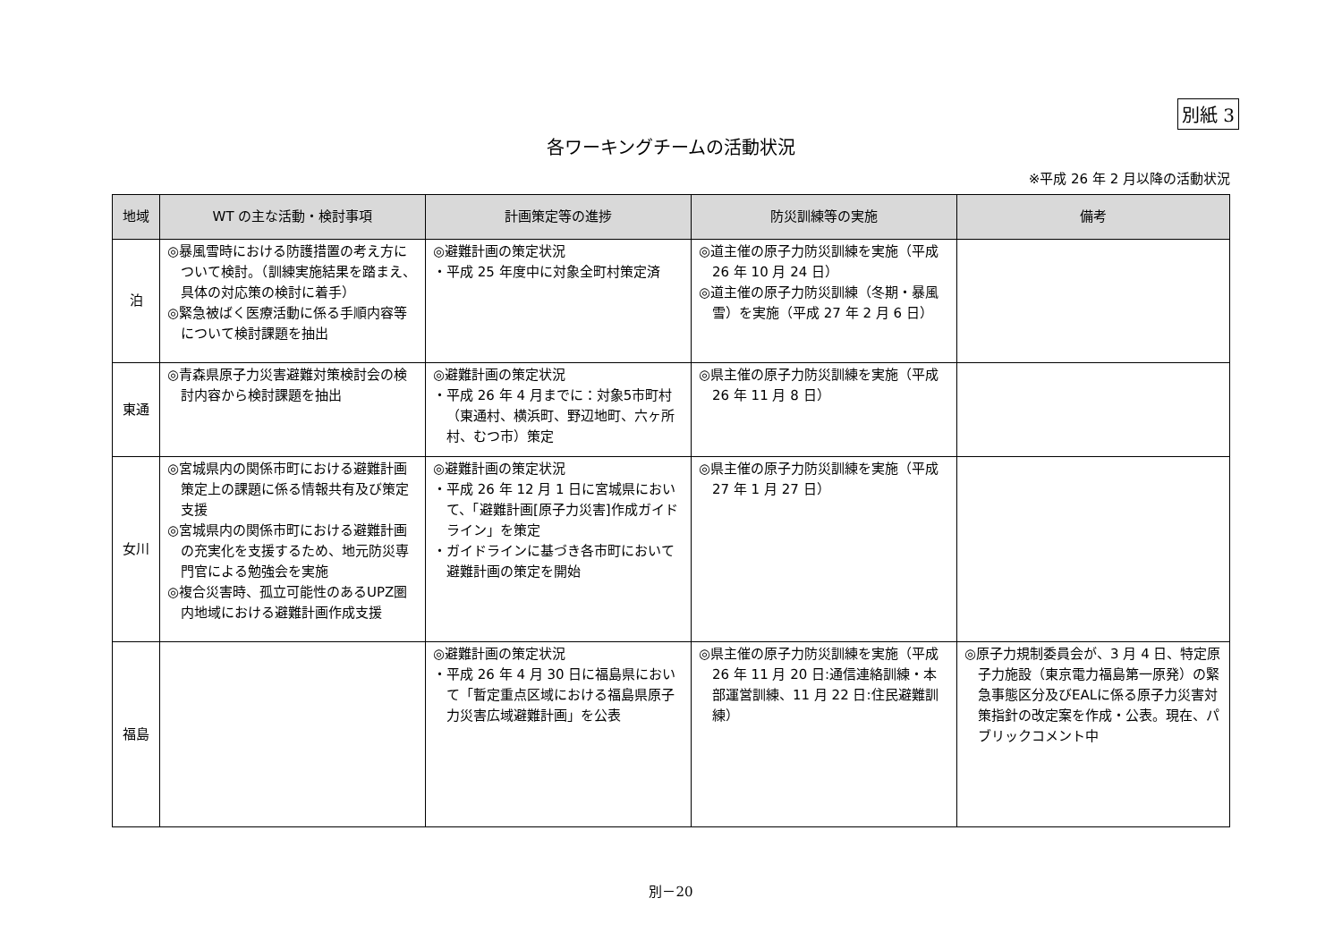別紙 3
各ワーキングチームの活動状況
※平成 26 年 2 月以降の活動状況
| 地域 | WT の主な活動・検討事項 | 計画策定等の進捗 | 防災訓練等の実施 | 備考 |
| --- | --- | --- | --- | --- |
| 泊 | ◎暴風雪時における防護措置の考え方について検討。（訓練実施結果を踏まえ、具体の対応策の検討に着手） ◎緊急被ばく医療活動に係る手順内容等について検討課題を抽出 | ◎避難計画の策定状況 ・平成 25 年度中に対象全町村策定済 | ◎道主催の原子力防災訓練を実施（平成 26 年 10 月 24 日） ◎道主催の原子力防災訓練（冬期・暴風雪）を実施（平成 27 年 2 月 6 日） | |
| 東通 | ◎青森県原子力災害避難対策検討会の検討内容から検討課題を抽出 | ◎避難計画の策定状況 ・平成 26 年 4 月までに：対象5市町村（東通村、横浜町、野辺地町、六ヶ所村、むつ市）策定 | ◎県主催の原子力防災訓練を実施（平成 26 年 11 月 8 日） | |
| 女川 | ◎宮城県内の関係市町における避難計画策定上の課題に係る情報共有及び策定支援 ◎宮城県内の関係市町における避難計画の充実化を支援するため、地元防災専門官による勉強会を実施 ◎複合災害時、孤立可能性のあるUPZ圏内地域における避難計画作成支援 | ◎避難計画の策定状況 ・平成 26 年 12 月 1 日に宮城県において、「避難計画[原子力災害]作成ガイドライン」を策定 ・ガイドラインに基づき各市町において避難計画の策定を開始 | ◎県主催の原子力防災訓練を実施（平成 27 年 1 月 27 日） | |
| 福島 | | ◎避難計画の策定状況 ・平成 26 年 4 月 30 日に福島県において「暫定重点区域における福島県原子力災害広域避難計画」を公表 | ◎県主催の原子力防災訓練を実施（平成 26 年 11 月 20 日:通信連絡訓練・本部運営訓練、11 月 22 日:住民避難訓練） | ◎原子力規制委員会が、3 月 4 日、特定原子力施設（東京電力福島第一原発）の緊急事態区分及びEALに係る原子力災害対策指針の改定案を作成・公表。現在、パブリックコメント中 |
別－20